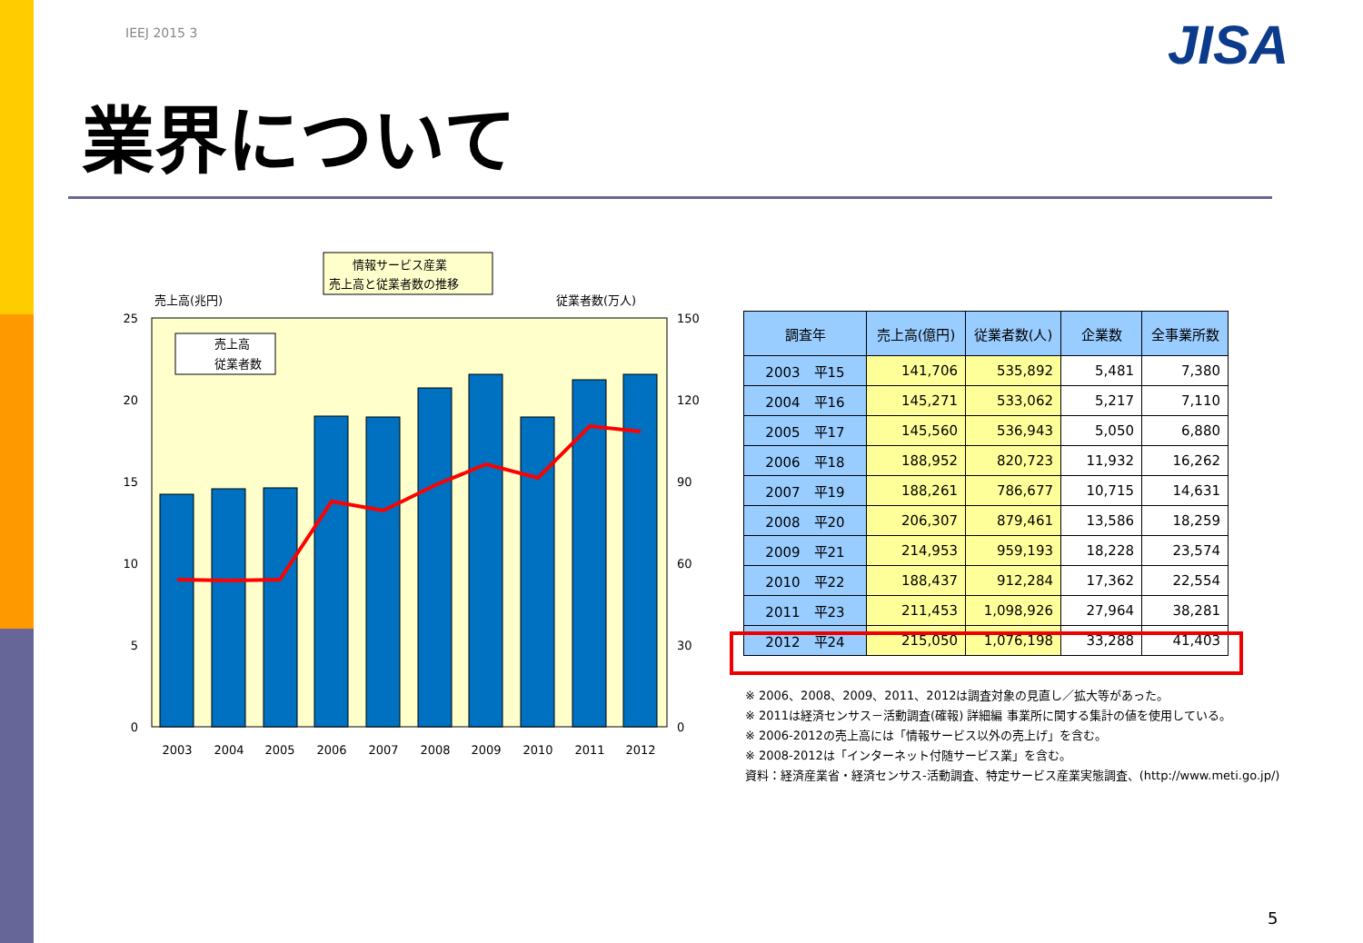IEEJ 2015 3 JISA
業界について
情報サービス産業
売上高と従業者数の推移
売上高(兆円)
従業者数(万人)
売上高
従業者数
25
20
15
10
5
0
150
120
90
60
30
0
2003
2004
2005
2006
2007
2008
2009
2010
2011
2012
| 調査年 | 売上高(億円) | 従業者数(人) | 企業数 | 全事業所数 |
| --- | --- | --- | --- | --- |
| 2003 平15 | 141,706 | 535,892 | 5,481 | 7,380 |
| 2004 平16 | 145,271 | 533,062 | 5,217 | 7,110 |
| 2005 平17 | 145,560 | 536,943 | 5,050 | 6,880 |
| 2006 平18 | 188,952 | 820,723 | 11,932 | 16,262 |
| 2007 平19 | 188,261 | 786,677 | 10,715 | 14,631 |
| 2008 平20 | 206,307 | 879,461 | 13,586 | 18,259 |
| 2009 平21 | 214,953 | 959,193 | 18,228 | 23,574 |
| 2010 平22 | 188,437 | 912,284 | 17,362 | 22,554 |
| 2011 平23 | 211,453 | 1,098,926 | 27,964 | 38,281 |
| 2012 平24 | 215,050 | 1,076,198 | 33,288 | 41,403 |
※ 2006、2008、2009、2011、2012は調査対象の見直し／拡大等があった。
※ 2011は経済センサス－活動調査(確報) 詳細編 事業所に関する集計の値を使用している。
※ 2006-2012の売上高には「情報サービス以外の売上げ」を含む。
※ 2008-2012は「インターネット付随サービス業」を含む。
資料：経済産業省・経済センサス-活動調査、特定サービス産業実態調査、(http://www.meti.go.jp/)
5